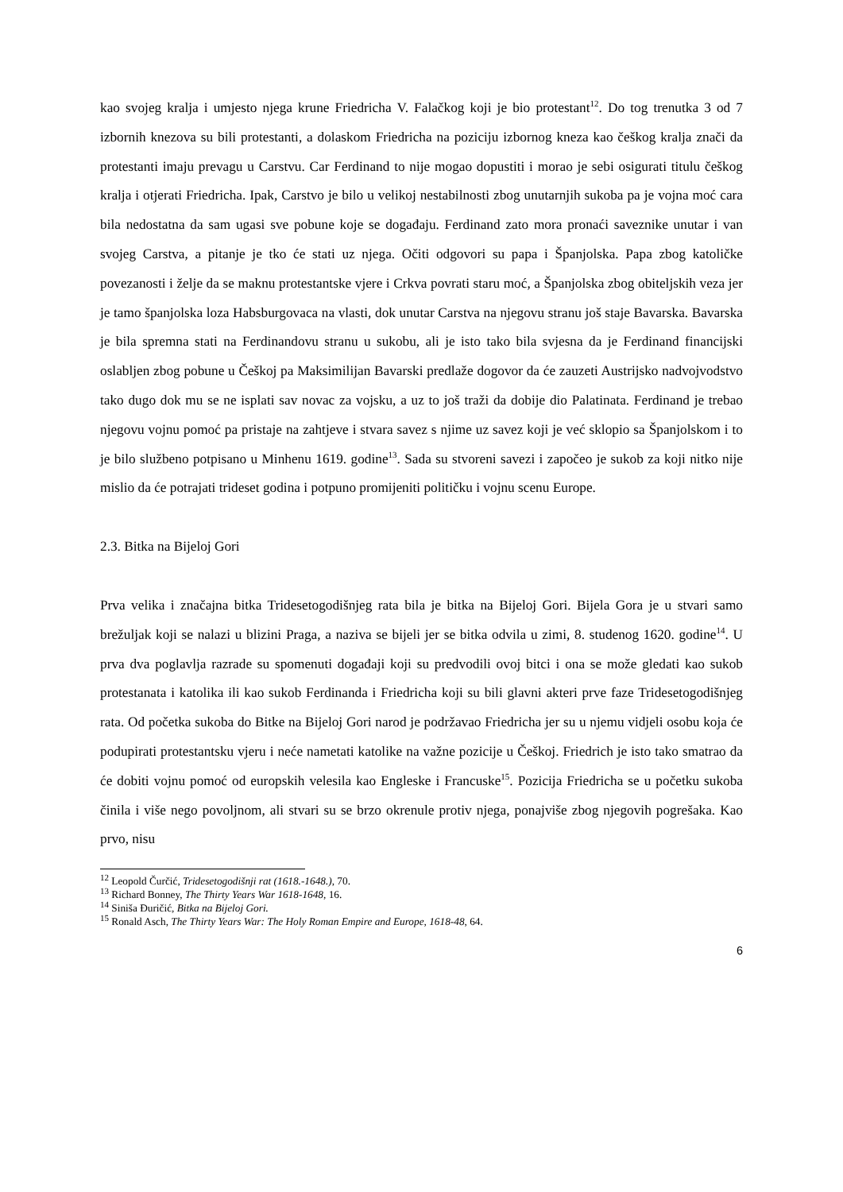kao svojeg kralja i umjesto njega krune Friedricha V. Falačkog koji je bio protestant<sup>12</sup>. Do tog trenutka 3 od 7 izbornih knezova su bili protestanti, a dolaskom Friedricha na poziciju izbornog kneza kao češkog kralja znači da protestanti imaju prevagu u Carstvu. Car Ferdinand to nije mogao dopustiti i morao je sebi osigurati titulu češkog kralja i otjerati Friedricha. Ipak, Carstvo je bilo u velikoj nestabilnosti zbog unutarnjih sukoba pa je vojna moć cara bila nedostatna da sam ugasi sve pobune koje se događaju. Ferdinand zato mora pronaći saveznike unutar i van svojeg Carstva, a pitanje je tko će stati uz njega. Očiti odgovori su papa i Španjolska. Papa zbog katoličke povezanosti i želje da se maknu protestantske vjere i Crkva povrati staru moć, a Španjolska zbog obiteljskih veza jer je tamo španjolska loza Habsburgovaca na vlasti, dok unutar Carstva na njegovu stranu još staje Bavarska. Bavarska je bila spremna stati na Ferdinandovu stranu u sukobu, ali je isto tako bila svjesna da je Ferdinand financijski oslabljen zbog pobune u Češkoj pa Maksimilijan Bavarski predlaže dogovor da će zauzeti Austrijsko nadvojvodstvo tako dugo dok mu se ne isplati sav novac za vojsku, a uz to još traži da dobije dio Palatinata. Ferdinand je trebao njegovu vojnu pomoć pa pristaje na zahtjeve i stvara savez s njime uz savez koji je već sklopio sa Španjolskom i to je bilo službeno potpisano u Minhenu 1619. godine<sup>13</sup>. Sada su stvoreni savezi i započeo je sukob za koji nitko nije mislio da će potrajati trideset godina i potpuno promijeniti političku i vojnu scenu Europe.
2.3. Bitka na Bijeloj Gori
Prva velika i značajna bitka Tridesetogodišnjeg rata bila je bitka na Bijeloj Gori. Bijela Gora je u stvari samo brežuljak koji se nalazi u blizini Praga, a naziva se bijeli jer se bitka odvila u zimi, 8. studenog 1620. godine<sup>14</sup>. U prva dva poglavlja razrade su spomenuti događaji koji su predvodili ovoj bitci i ona se može gledati kao sukob protestanata i katolika ili kao sukob Ferdinanda i Friedricha koji su bili glavni akteri prve faze Tridesetogodišnjeg rata. Od početka sukoba do Bitke na Bijeloj Gori narod je podržavao Friedricha jer su u njemu vidjeli osobu koja će podupirati protestantsku vjeru i neće nametati katolike na važne pozicije u Češkoj. Friedrich je isto tako smatrao da će dobiti vojnu pomoć od europskih velesila kao Engleske i Francuske<sup>15</sup>. Pozicija Friedricha se u početku sukoba činila i više nego povoljnom, ali stvari su se brzo okrenule protiv njega, ponajviše zbog njegovih pogrešaka. Kao prvo, nisu
<sup>12</sup> Leopold Čurčić, Tridesetogodišnji rat (1618.-1648.), 70.
<sup>13</sup> Richard Bonney, The Thirty Years War 1618-1648, 16.
<sup>14</sup> Siniša Đuričić, Bitka na Bijeloj Gori.
<sup>15</sup> Ronald Asch, The Thirty Years War: The Holy Roman Empire and Europe, 1618-48, 64.
6